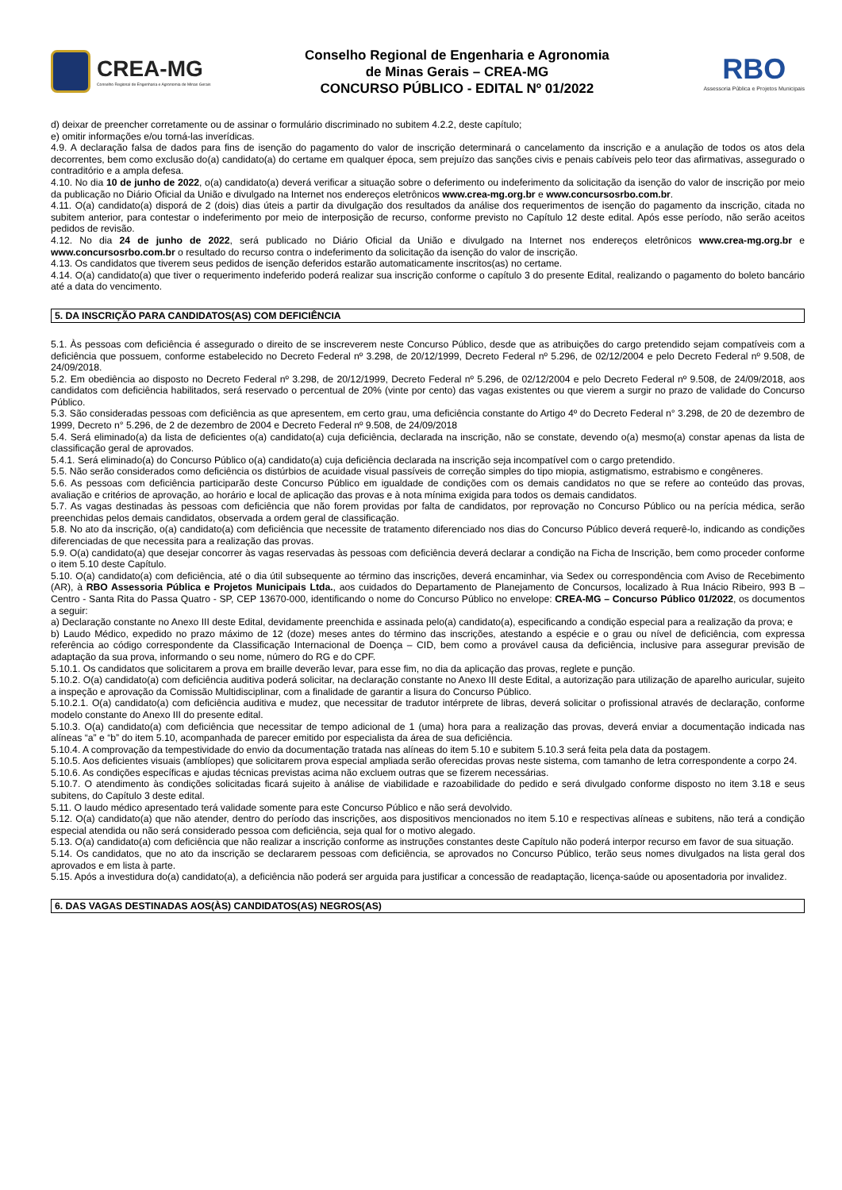CREA-MG
Conselho Regional de Engenharia e Agronomia de Minas Gerais
Conselho Regional de Engenharia e Agronomia
de Minas Gerais – CREA-MG
CONCURSO PÚBLICO - EDITAL Nº 01/2022
RBO
Assessoria Pública e Projetos Municipais
d) deixar de preencher corretamente ou de assinar o formulário discriminado no subitem 4.2.2, deste capítulo;
e) omitir informações e/ou torná-las inverídicas.
4.9. A declaração falsa de dados para fins de isenção do pagamento do valor de inscrição determinará o cancelamento da inscrição e a anulação de todos os atos dela decorrentes, bem como exclusão do(a) candidato(a) do certame em qualquer época, sem prejuízo das sanções civis e penais cabíveis pelo teor das afirmativas, assegurado o contraditório e a ampla defesa.
4.10. No dia 10 de junho de 2022, o(a) candidato(a) deverá verificar a situação sobre o deferimento ou indeferimento da solicitação da isenção do valor de inscrição por meio da publicação no Diário Oficial da União e divulgado na Internet nos endereços eletrônicos www.crea-mg.org.br e www.concursosrbo.com.br.
4.11. O(a) candidato(a) disporá de 2 (dois) dias úteis a partir da divulgação dos resultados da análise dos requerimentos de isenção do pagamento da inscrição, citada no subitem anterior, para contestar o indeferimento por meio de interposição de recurso, conforme previsto no Capítulo 12 deste edital. Após esse período, não serão aceitos pedidos de revisão.
4.12. No dia 24 de junho de 2022, será publicado no Diário Oficial da União e divulgado na Internet nos endereços eletrônicos www.crea-mg.org.br e www.concursosrbo.com.br o resultado do recurso contra o indeferimento da solicitação da isenção do valor de inscrição.
4.13. Os candidatos que tiverem seus pedidos de isenção deferidos estarão automaticamente inscritos(as) no certame.
4.14. O(a) candidato(a) que tiver o requerimento indeferido poderá realizar sua inscrição conforme o capítulo 3 do presente Edital, realizando o pagamento do boleto bancário até a data do vencimento.
5. DA INSCRIÇÃO PARA CANDIDATOS(AS) COM DEFICIÊNCIA
5.1. Às pessoas com deficiência é assegurado o direito de se inscreverem neste Concurso Público, desde que as atribuições do cargo pretendido sejam compatíveis com a deficiência que possuem, conforme estabelecido no Decreto Federal nº 3.298, de 20/12/1999, Decreto Federal nº 5.296, de 02/12/2004 e pelo Decreto Federal nº 9.508, de 24/09/2018.
5.2. Em obediência ao disposto no Decreto Federal nº 3.298, de 20/12/1999, Decreto Federal nº 5.296, de 02/12/2004 e pelo Decreto Federal nº 9.508, de 24/09/2018, aos candidatos com deficiência habilitados, será reservado o percentual de 20% (vinte por cento) das vagas existentes ou que vierem a surgir no prazo de validade do Concurso Público.
5.3. São consideradas pessoas com deficiência as que apresentem, em certo grau, uma deficiência constante do Artigo 4º do Decreto Federal n° 3.298, de 20 de dezembro de 1999, Decreto n° 5.296, de 2 de dezembro de 2004 e Decreto Federal nº 9.508, de 24/09/2018
5.4. Será eliminado(a) da lista de deficientes o(a) candidato(a) cuja deficiência, declarada na inscrição, não se constate, devendo o(a) mesmo(a) constar apenas da lista de classificação geral de aprovados.
5.4.1. Será eliminado(a) do Concurso Público o(a) candidato(a) cuja deficiência declarada na inscrição seja incompatível com o cargo pretendido.
5.5. Não serão considerados como deficiência os distúrbios de acuidade visual passíveis de correção simples do tipo miopia, astigmatismo, estrabismo e congêneres.
5.6. As pessoas com deficiência participarão deste Concurso Público em igualdade de condições com os demais candidatos no que se refere ao conteúdo das provas, avaliação e critérios de aprovação, ao horário e local de aplicação das provas e à nota mínima exigida para todos os demais candidatos.
5.7. As vagas destinadas às pessoas com deficiência que não forem providas por falta de candidatos, por reprovação no Concurso Público ou na perícia médica, serão preenchidas pelos demais candidatos, observada a ordem geral de classificação.
5.8. No ato da inscrição, o(a) candidato(a) com deficiência que necessite de tratamento diferenciado nos dias do Concurso Público deverá requerê-lo, indicando as condições diferenciadas de que necessita para a realização das provas.
5.9. O(a) candidato(a) que desejar concorrer às vagas reservadas às pessoas com deficiência deverá declarar a condição na Ficha de Inscrição, bem como proceder conforme o item 5.10 deste Capítulo.
5.10. O(a) candidato(a) com deficiência, até o dia útil subsequente ao término das inscrições, deverá encaminhar, via Sedex ou correspondência com Aviso de Recebimento (AR), à RBO Assessoria Pública e Projetos Municipais Ltda., aos cuidados do Departamento de Planejamento de Concursos, localizado à Rua Inácio Ribeiro, 993 B – Centro - Santa Rita do Passa Quatro - SP, CEP 13670-000, identificando o nome do Concurso Público no envelope: CREA-MG – Concurso Público 01/2022, os documentos a seguir:
a) Declaração constante no Anexo III deste Edital, devidamente preenchida e assinada pelo(a) candidato(a), especificando a condição especial para a realização da prova; e
b) Laudo Médico, expedido no prazo máximo de 12 (doze) meses antes do término das inscrições, atestando a espécie e o grau ou nível de deficiência, com expressa referência ao código correspondente da Classificação Internacional de Doença – CID, bem como a provável causa da deficiência, inclusive para assegurar previsão de adaptação da sua prova, informando o seu nome, número do RG e do CPF.
5.10.1. Os candidatos que solicitarem a prova em braille deverão levar, para esse fim, no dia da aplicação das provas, reglete e punção.
5.10.2. O(a) candidato(a) com deficiência auditiva poderá solicitar, na declaração constante no Anexo III deste Edital, a autorização para utilização de aparelho auricular, sujeito a inspeção e aprovação da Comissão Multidisciplinar, com a finalidade de garantir a lisura do Concurso Público.
5.10.2.1. O(a) candidato(a) com deficiência auditiva e mudez, que necessitar de tradutor intérprete de libras, deverá solicitar o profissional através de declaração, conforme modelo constante do Anexo III do presente edital.
5.10.3. O(a) candidato(a) com deficiência que necessitar de tempo adicional de 1 (uma) hora para a realização das provas, deverá enviar a documentação indicada nas alíneas “a” e “b” do item 5.10, acompanhada de parecer emitido por especialista da área de sua deficiência.
5.10.4. A comprovação da tempestividade do envio da documentação tratada nas alíneas do item 5.10 e subitem 5.10.3 será feita pela data da postagem.
5.10.5. Aos deficientes visuais (amblíopes) que solicitarem prova especial ampliada serão oferecidas provas neste sistema, com tamanho de letra correspondente a corpo 24.
5.10.6. As condições específicas e ajudas técnicas previstas acima não excluem outras que se fizerem necessárias.
5.10.7. O atendimento às condições solicitadas ficará sujeito à análise de viabilidade e razoabilidade do pedido e será divulgado conforme disposto no item 3.18 e seus subitens, do Capítulo 3 deste edital.
5.11. O laudo médico apresentado terá validade somente para este Concurso Público e não será devolvido.
5.12. O(a) candidato(a) que não atender, dentro do período das inscrições, aos dispositivos mencionados no item 5.10 e respectivas alíneas e subitens, não terá a condição especial atendida ou não será considerado pessoa com deficiência, seja qual for o motivo alegado.
5.13. O(a) candidato(a) com deficiência que não realizar a inscrição conforme as instruções constantes deste Capítulo não poderá interpor recurso em favor de sua situação.
5.14. Os candidatos, que no ato da inscrição se declararem pessoas com deficiência, se aprovados no Concurso Público, terão seus nomes divulgados na lista geral dos aprovados e em lista à parte.
5.15. Após a investidura do(a) candidato(a), a deficiência não poderá ser arguida para justificar a concessão de readaptação, licença-saúde ou aposentadoria por invalidez.
6. DAS VAGAS DESTINADAS AOS(ÀS) CANDIDATOS(AS) NEGROS(AS)